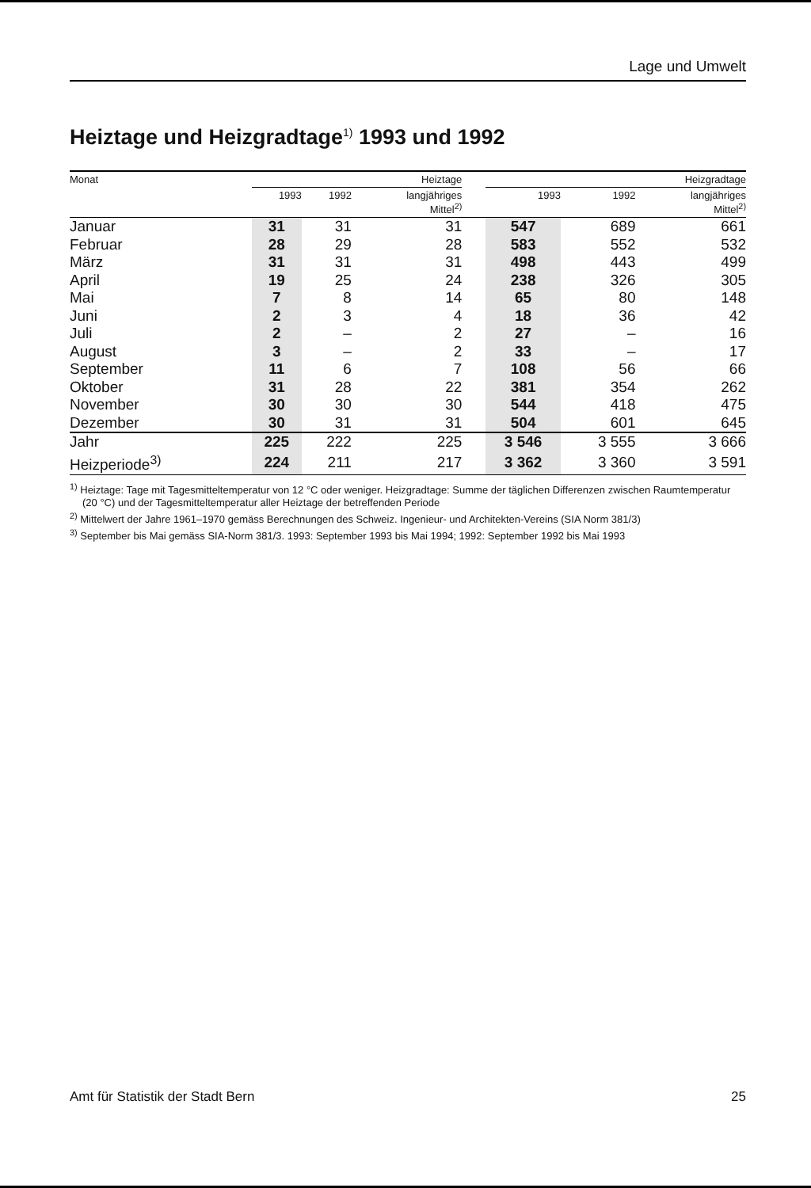Lage und Umwelt
Heiztage und Heizgradtage<sup>1)</sup> 1993 und 1992
| Monat | Heiztage | | | | Heizgradtage | | |
| --- | --- | --- | --- | --- | --- | --- | --- |
| | 1993 | 1992 | langjähriges Mittel<sup>2)</sup> | | 1993 | 1992 | langjähriges Mittel<sup>2)</sup> |
| Januar | 31 | 31 | 31 | | 547 | 689 | 661 |
| Februar | 28 | 29 | 28 | | 583 | 552 | 532 |
| März | 31 | 31 | 31 | | 498 | 443 | 499 |
| April | 19 | 25 | 24 | | 238 | 326 | 305 |
| Mai | 7 | 8 | 14 | | 65 | 80 | 148 |
| Juni | 2 | 3 | 4 | | 18 | 36 | 42 |
| Juli | 2 | – | 2 | | 27 | – | 16 |
| August | 3 | – | 2 | | 33 | – | 17 |
| September | 11 | 6 | 7 | | 108 | 56 | 66 |
| Oktober | 31 | 28 | 22 | | 381 | 354 | 262 |
| November | 30 | 30 | 30 | | 544 | 418 | 475 |
| Dezember | 30 | 31 | 31 | | 504 | 601 | 645 |
| Jahr | 225 | 222 | 225 | | 3 546 | 3 555 | 3 666 |
| Heizperiode<sup>3)</sup> | 224 | 211 | 217 | | 3 362 | 3 360 | 3 591 |
<sup>1)</sup> Heiztage: Tage mit Tagesmitteltemperatur von 12 °C oder weniger. Heizgradtage: Summe der täglichen Differenzen zwischen Raumtemperatur (20 °C) und der Tagesmitteltemperatur aller Heiztage der betreffenden Periode
<sup>2)</sup> Mittelwert der Jahre 1961–1970 gemäss Berechnungen des Schweiz. Ingenieur- und Architekten-Vereins (SIA Norm 381/3)
<sup>3)</sup> September bis Mai gemäss SIA-Norm 381/3. 1993: September 1993 bis Mai 1994; 1992: September 1992 bis Mai 1993
Amt für Statistik der Stadt Bern 25